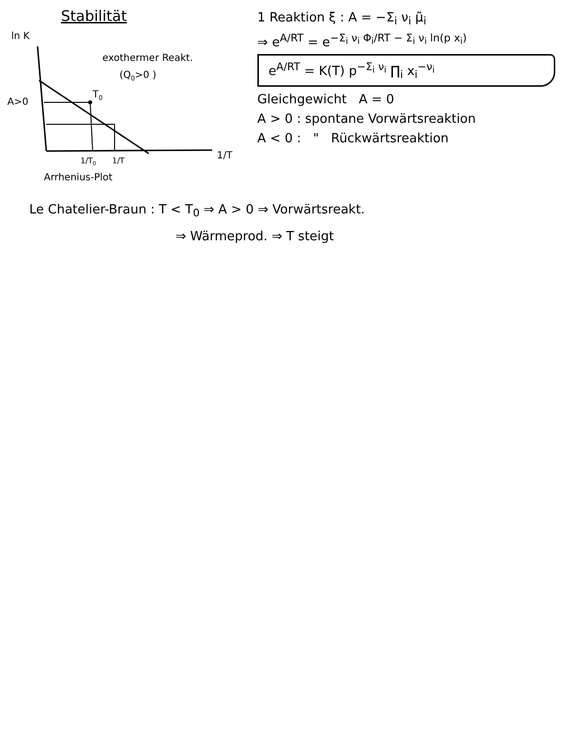Stabilität
ln K
A>0
T0
exothermer Reakt.
(Q0>0 )
1/T0
1/T
1/T
Arrhenius-Plot
1 Reaktion ξ : A = −Σ<sub>i</sub> ν<sub>i</sub> μ̃<sub>i</sub>
⇒ e<sup>A/RT</sup> = e<sup>−Σ<sub>i</sub> ν<sub>i</sub> Φ<sub>i</sub>/RT − Σ<sub>i</sub> ν<sub>i</sub> ln(p x<sub>i</sub>)</sup>
e<sup>A/RT</sup> = K(T) p<sup>−Σ<sub>i</sub> ν<sub>i</sub></sup> ∏<sub>i</sub> x<sub>i</sub><sup>−ν<sub>i</sub></sup>
Gleichgewicht A = 0
A > 0 : spontane Vorwärtsreaktion
A < 0 : " Rückwärtsreaktion
Le Chatelier-Braun : T < T<sub>0</sub> ⇒ A > 0 ⇒ Vorwärtsreakt.
⇒ Wärmeprod. ⇒ T steigt